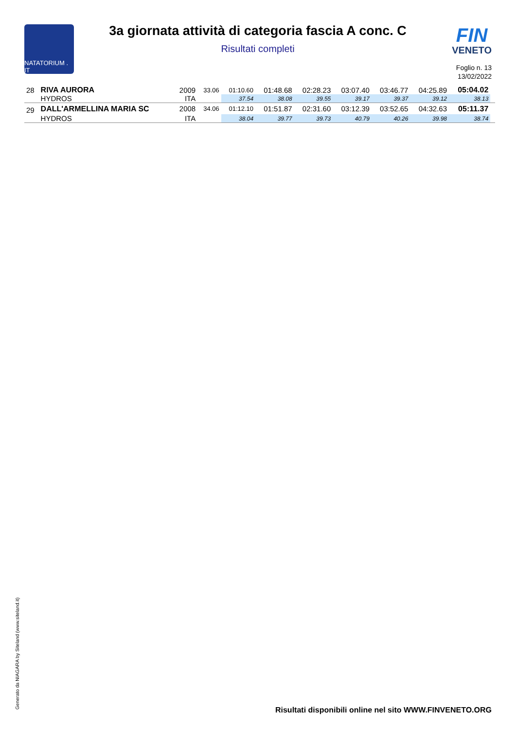NATATORIUM . IT
3a giornata attività di categoria fascia A conc. C
Risultati completi
FIN
VENETO
Foglio n. 13
13/02/2022
| 28 | RIVA AURORA | 2009 | 33.06 | 01:10.60 | 01:48.68 | 02:28.23 | 03:07.40 | 03:46.77 | 04:25.89 | 05:04.02 | |
| | HYDROS | ITA | | 37.54 | 38.08 | 39.55 | 39.17 | 39.37 | 39.12 | 38.13 | |
| 29 | DALL'ARMELLINA MARIA SC | 2008 | 34.06 | 01:12.10 | 01:51.87 | 02:31.60 | 03:12.39 | 03:52.65 | 04:32.63 | 05:11.37 | |
| | HYDROS | ITA | | 38.04 | 39.77 | 39.73 | 40.79 | 40.26 | 39.98 | 38.74 | |
Generato da NIAGARA by Siteland (www.siteland.it)
Risultati disponibili online nel sito WWW.FINVENETO.ORG